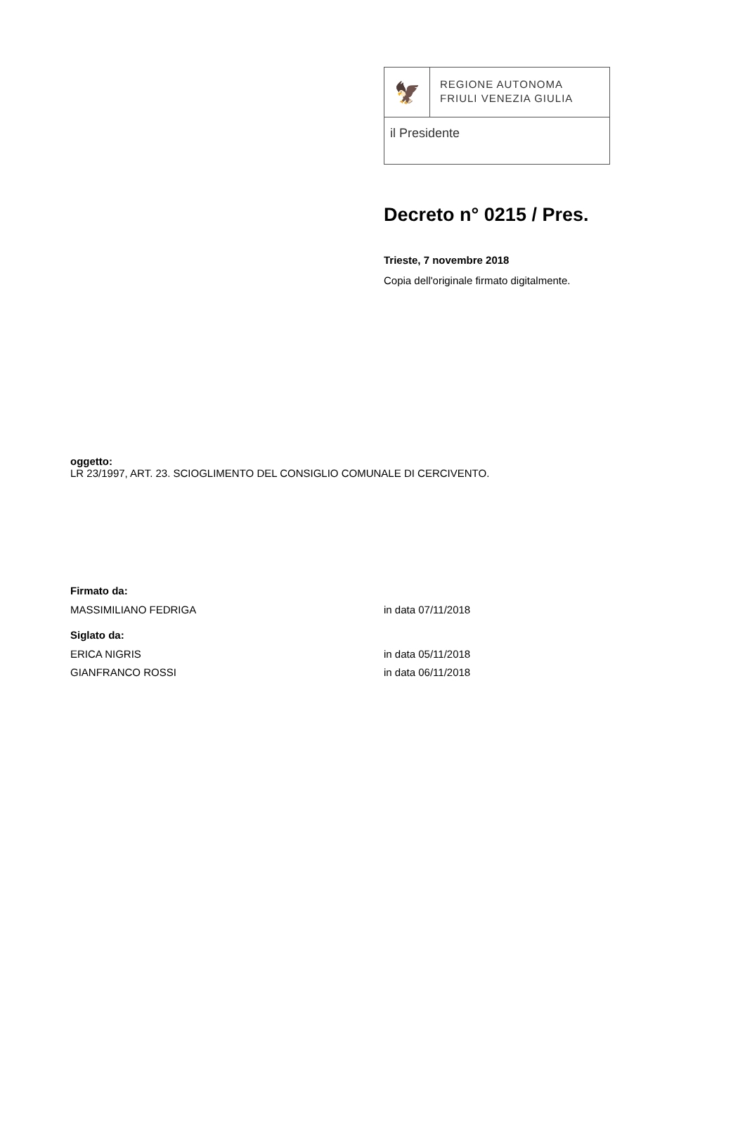🦅
REGIONE AUTONOMA
FRIULI VENEZIA GIULIA
il Presidente
Decreto n° 0215 / Pres.
Trieste, 7 novembre 2018
Copia dell'originale firmato digitalmente.
oggetto:
LR 23/1997, ART. 23. SCIOGLIMENTO DEL CONSIGLIO COMUNALE DI CERCIVENTO.
Firmato da:
MASSIMILIANO FEDRIGA in data 07/11/2018
Siglato da:
ERICA NIGRIS in data 05/11/2018
GIANFRANCO ROSSI in data 06/11/2018